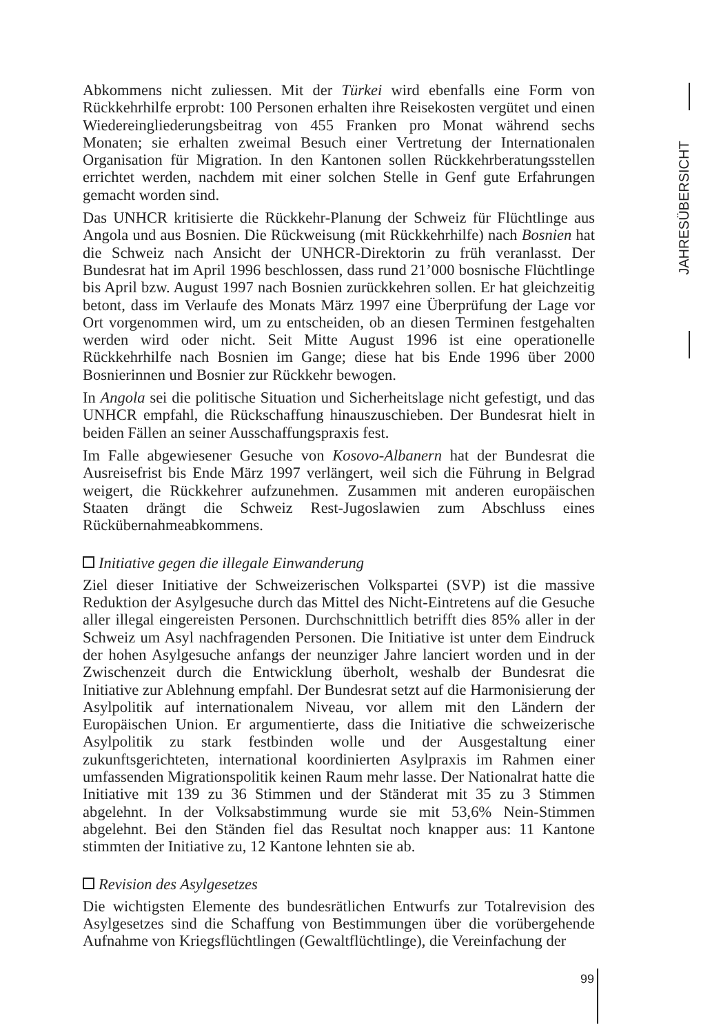JAHRESÜBERSICHT
Abkommens nicht zuliessen. Mit der Türkei wird ebenfalls eine Form von Rückkehrhilfe erprobt: 100 Personen erhalten ihre Reisekosten vergütet und einen Wiedereingliederungsbeitrag von 455 Franken pro Monat während sechs Monaten; sie erhalten zweimal Besuch einer Vertretung der Internationalen Organisation für Migration. In den Kantonen sollen Rückkehrberatungsstellen errichtet werden, nachdem mit einer solchen Stelle in Genf gute Erfahrungen gemacht worden sind.
Das UNHCR kritisierte die Rückkehr-Planung der Schweiz für Flüchtlinge aus Angola und aus Bosnien. Die Rückweisung (mit Rückkehrhilfe) nach Bosnien hat die Schweiz nach Ansicht der UNHCR-Direktorin zu früh veranlasst. Der Bundesrat hat im April 1996 beschlossen, dass rund 21’000 bosnische Flüchtlinge bis April bzw. August 1997 nach Bosnien zurückkehren sollen. Er hat gleichzeitig betont, dass im Verlaufe des Monats März 1997 eine Überprüfung der Lage vor Ort vorgenommen wird, um zu entscheiden, ob an diesen Terminen festgehalten werden wird oder nicht. Seit Mitte August 1996 ist eine operationelle Rückkehrhilfe nach Bosnien im Gange; diese hat bis Ende 1996 über 2000 Bosnierinnen und Bosnier zur Rückkehr bewogen.
In Angola sei die politische Situation und Sicherheitslage nicht gefestigt, und das UNHCR empfahl, die Rückschaffung hinauszuschieben. Der Bundesrat hielt in beiden Fällen an seiner Ausschaffungspraxis fest.
Im Falle abgewiesener Gesuche von Kosovo-Albanern hat der Bundesrat die Ausreisefrist bis Ende März 1997 verlängert, weil sich die Führung in Belgrad weigert, die Rückkehrer aufzunehmen. Zusammen mit anderen europäischen Staaten drängt die Schweiz Rest-Jugoslawien zum Abschluss eines Rückübernahmeabkommens.
Initiative gegen die illegale Einwanderung
Ziel dieser Initiative der Schweizerischen Volkspartei (SVP) ist die massive Reduktion der Asylgesuche durch das Mittel des Nicht-Eintretens auf die Gesuche aller illegal eingereisten Personen. Durchschnittlich betrifft dies 85% aller in der Schweiz um Asyl nachfragenden Personen. Die Initiative ist unter dem Eindruck der hohen Asylgesuche anfangs der neunziger Jahre lanciert worden und in der Zwischenzeit durch die Entwicklung überholt, weshalb der Bundesrat die Initiative zur Ablehnung empfahl. Der Bundesrat setzt auf die Harmonisierung der Asylpolitik auf internationalem Niveau, vor allem mit den Ländern der Europäischen Union. Er argumentierte, dass die Initiative die schweizerische Asylpolitik zu stark festbinden wolle und der Ausgestaltung einer zukunftsgerichteten, international koordinierten Asylpraxis im Rahmen einer umfassenden Migrationspolitik keinen Raum mehr lasse. Der Nationalrat hatte die Initiative mit 139 zu 36 Stimmen und der Ständerat mit 35 zu 3 Stimmen abgelehnt. In der Volksabstimmung wurde sie mit 53,6% Nein-Stimmen abgelehnt. Bei den Ständen fiel das Resultat noch knapper aus: 11 Kantone stimmten der Initiative zu, 12 Kantone lehnten sie ab.
Revision des Asylgesetzes
Die wichtigsten Elemente des bundesrätlichen Entwurfs zur Totalrevision des Asylgesetzes sind die Schaffung von Bestimmungen über die vorübergehende Aufnahme von Kriegsflüchtlingen (Gewaltflüchtlinge), die Vereinfachung der
99